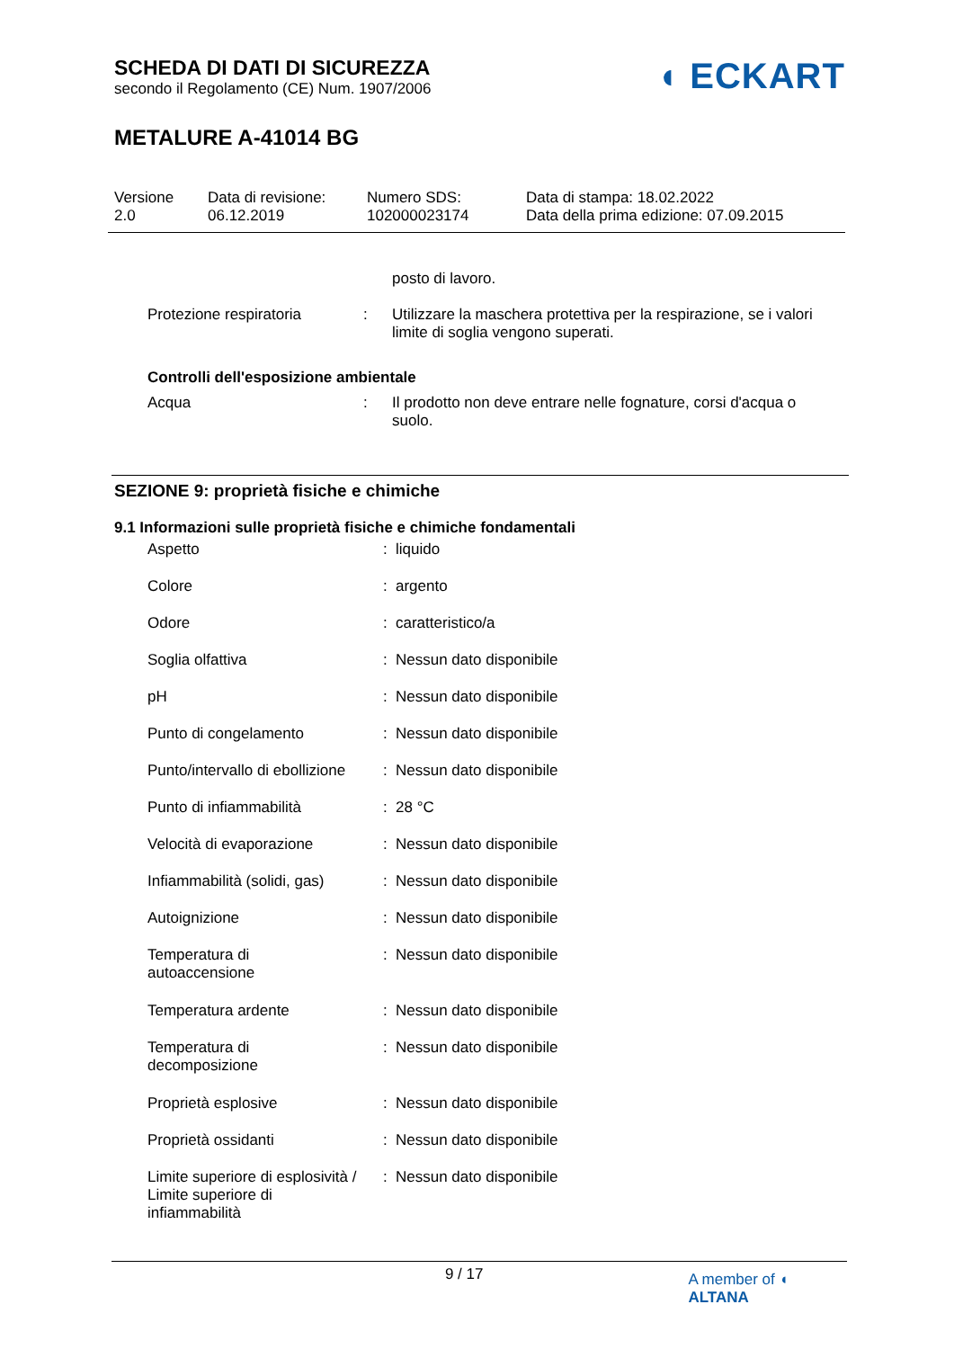SCHEDA DI DATI DI SICUREZZA
secondo il Regolamento (CE) Num. 1907/2006
METALURE A-41014 BG
◖ ECKART
Versione
2.0
Data di revisione:
06.12.2019
Numero SDS:
102000023174
Data di stampa: 18.02.2022
Data della prima edizione: 07.09.2015
| | | posto di lavoro. |
| Protezione respiratoria | : | Utilizzare la maschera protettiva per la respirazione, se i valori limite di soglia vengono superati. |
| Controlli dell'esposizione ambientale | | |
| Acqua | : | Il prodotto non deve entrare nelle fognature, corsi d'acqua o suolo. |
SEZIONE 9: proprietà fisiche e chimiche
9.1 Informazioni sulle proprietà fisiche e chimiche fondamentali
| Aspetto | : | liquido |
| Colore | : | argento |
| Odore | : | caratteristico/a |
| Soglia olfattiva | : | Nessun dato disponibile |
| pH | : | Nessun dato disponibile |
| Punto di congelamento | : | Nessun dato disponibile |
| Punto/intervallo di ebollizione | : | Nessun dato disponibile |
| Punto di infiammabilità | : | 28 °C |
| Velocità di evaporazione | : | Nessun dato disponibile |
| Infiammabilità (solidi, gas) | : | Nessun dato disponibile |
| Autoignizione | : | Nessun dato disponibile |
| Temperatura di autoaccensione | : | Nessun dato disponibile |
| Temperatura ardente | : | Nessun dato disponibile |
| Temperatura di decomposizione | : | Nessun dato disponibile |
| Proprietà esplosive | : | Nessun dato disponibile |
| Proprietà ossidanti | : | Nessun dato disponibile |
| Limite superiore di esplosività / Limite superiore di infiammabilità | : | Nessun dato disponibile |
9 / 17
A member of ◖ ALTANA